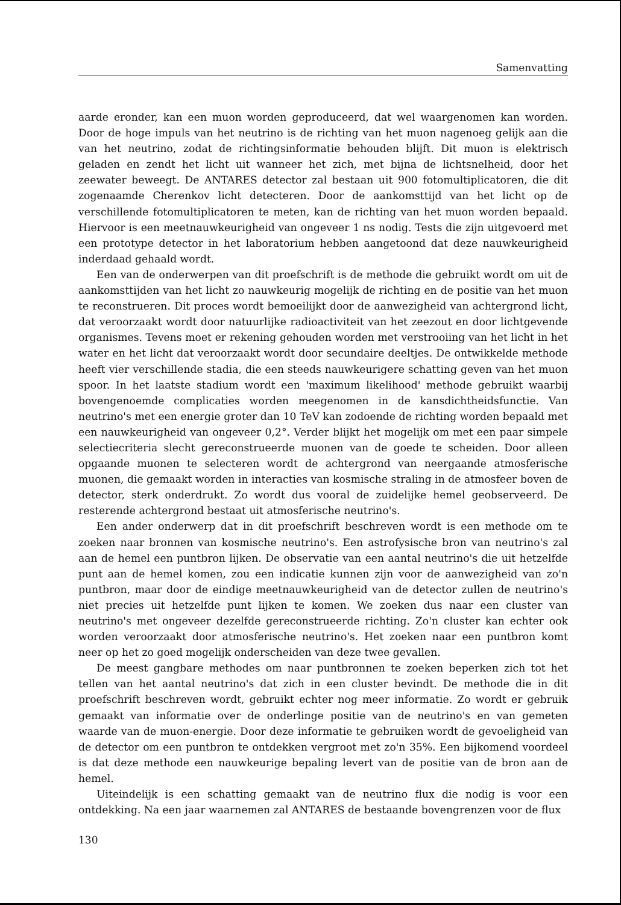Samenvatting
aarde eronder, kan een muon worden geproduceerd, dat wel waargenomen kan worden. Door de hoge impuls van het neutrino is de richting van het muon nagenoeg gelijk aan die van het neutrino, zodat de richtingsinformatie behouden blijft. Dit muon is elektrisch geladen en zendt het licht uit wanneer het zich, met bijna de lichtsnelheid, door het zeewater beweegt. De ANTARES detector zal bestaan uit 900 fotomultiplicatoren, die dit zogenaamde Cherenkov licht detecteren. Door de aankomsttijd van het licht op de verschillende fotomultiplicatoren te meten, kan de richting van het muon worden bepaald. Hiervoor is een meetnauwkeurigheid van ongeveer 1 ns nodig. Tests die zijn uitgevoerd met een prototype detector in het laboratorium hebben aangetoond dat deze nauwkeurigheid inderdaad gehaald wordt.
Een van de onderwerpen van dit proefschrift is de methode die gebruikt wordt om uit de aankomsttijden van het licht zo nauwkeurig mogelijk de richting en de positie van het muon te reconstrueren. Dit proces wordt bemoeilijkt door de aanwezigheid van achtergrond licht, dat veroorzaakt wordt door natuurlijke radioactiviteit van het zeezout en door lichtgevende organismes. Tevens moet er rekening gehouden worden met verstrooiing van het licht in het water en het licht dat veroorzaakt wordt door secundaire deeltjes. De ontwikkelde methode heeft vier verschillende stadia, die een steeds nauwkeurigere schatting geven van het muon spoor. In het laatste stadium wordt een 'maximum likelihood' methode gebruikt waarbij bovengenoemde complicaties worden meegenomen in de kansdichtheidsfunctie. Van neutrino's met een energie groter dan 10 TeV kan zodoende de richting worden bepaald met een nauwkeurigheid van ongeveer 0,2°. Verder blijkt het mogelijk om met een paar simpele selectiecriteria slecht gereconstrueerde muonen van de goede te scheiden. Door alleen opgaande muonen te selecteren wordt de achtergrond van neergaande atmosferische muonen, die gemaakt worden in interacties van kosmische straling in de atmosfeer boven de detector, sterk onderdrukt. Zo wordt dus vooral de zuidelijke hemel geobserveerd. De resterende achtergrond bestaat uit atmosferische neutrino's.
Een ander onderwerp dat in dit proefschrift beschreven wordt is een methode om te zoeken naar bronnen van kosmische neutrino's. Een astrofysische bron van neutrino's zal aan de hemel een puntbron lijken. De observatie van een aantal neutrino's die uit hetzelfde punt aan de hemel komen, zou een indicatie kunnen zijn voor de aanwezigheid van zo'n puntbron, maar door de eindige meetnauwkeurigheid van de detector zullen de neutrino's niet precies uit hetzelfde punt lijken te komen. We zoeken dus naar een cluster van neutrino's met ongeveer dezelfde gereconstrueerde richting. Zo'n cluster kan echter ook worden veroorzaakt door atmosferische neutrino's. Het zoeken naar een puntbron komt neer op het zo goed mogelijk onderscheiden van deze twee gevallen.
De meest gangbare methodes om naar puntbronnen te zoeken beperken zich tot het tellen van het aantal neutrino's dat zich in een cluster bevindt. De methode die in dit proefschrift beschreven wordt, gebruikt echter nog meer informatie. Zo wordt er gebruik gemaakt van informatie over de onderlinge positie van de neutrino's en van gemeten waarde van de muon-energie. Door deze informatie te gebruiken wordt de gevoeligheid van de detector om een puntbron te ontdekken vergroot met zo'n 35%. Een bijkomend voordeel is dat deze methode een nauwkeurige bepaling levert van de positie van de bron aan de hemel.
Uiteindelijk is een schatting gemaakt van de neutrino flux die nodig is voor een ontdekking. Na een jaar waarnemen zal ANTARES de bestaande bovengrenzen voor de flux
130